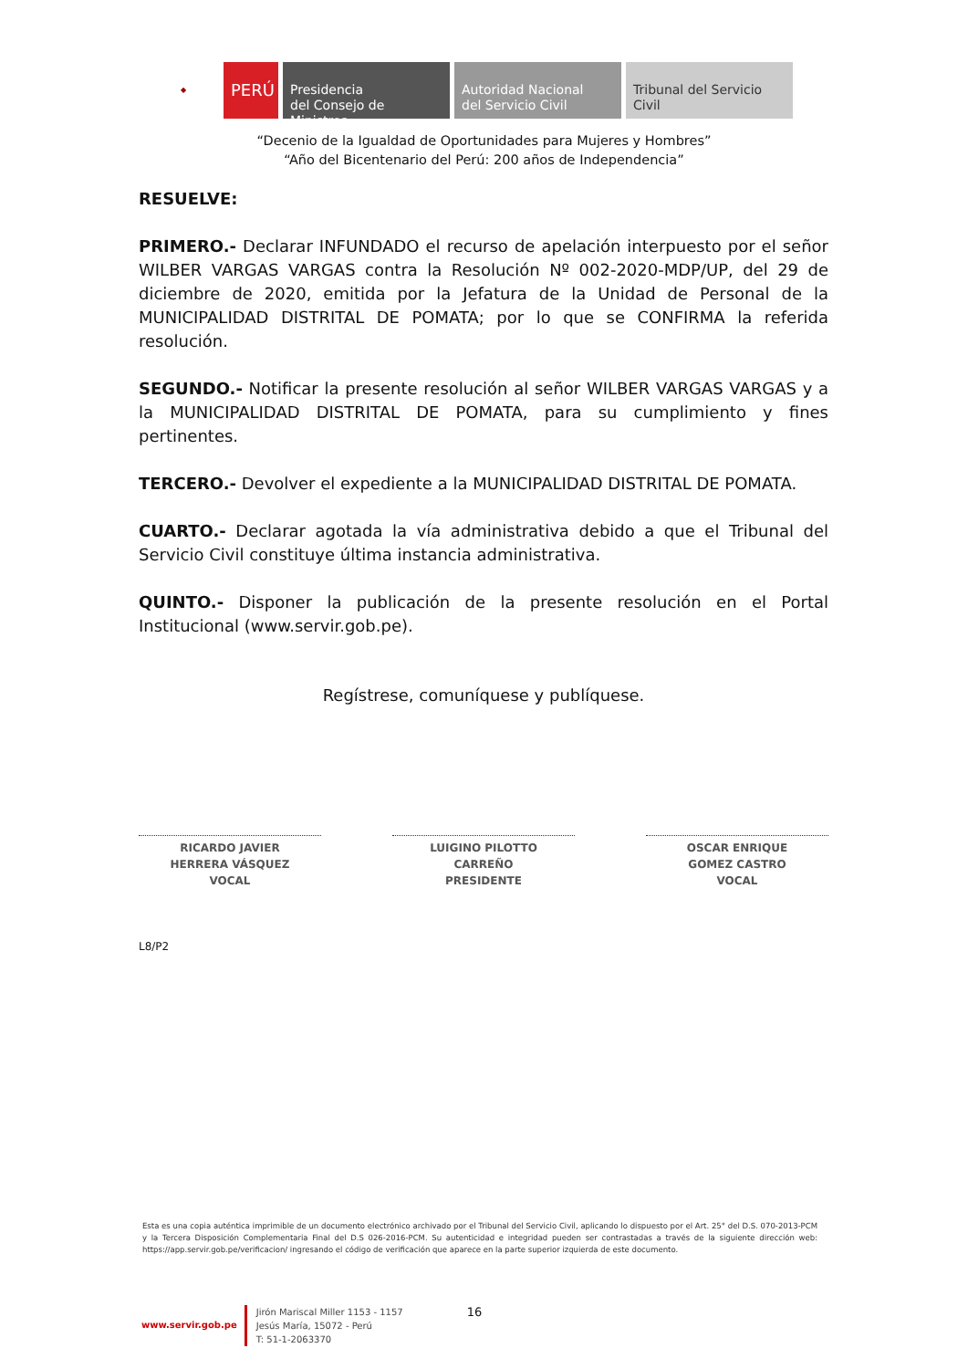◆
PERÚ
Presidencia
del Consejo de Ministros
Autoridad Nacional
del Servicio Civil
Tribunal del Servicio
Civil
“Decenio de la Igualdad de Oportunidades para Mujeres y Hombres”
“Año del Bicentenario del Perú: 200 años de Independencia”
RESUELVE:
PRIMERO.- Declarar INFUNDADO el recurso de apelación interpuesto por el señor WILBER VARGAS VARGAS contra la Resolución Nº 002-2020-MDP/UP, del 29 de diciembre de 2020, emitida por la Jefatura de la Unidad de Personal de la MUNICIPALIDAD DISTRITAL DE POMATA; por lo que se CONFIRMA la referida resolución.
SEGUNDO.- Notificar la presente resolución al señor WILBER VARGAS VARGAS y a la MUNICIPALIDAD DISTRITAL DE POMATA, para su cumplimiento y fines pertinentes.
TERCERO.- Devolver el expediente a la MUNICIPALIDAD DISTRITAL DE POMATA.
CUARTO.- Declarar agotada la vía administrativa debido a que el Tribunal del Servicio Civil constituye última instancia administrativa.
QUINTO.- Disponer la publicación de la presente resolución en el Portal Institucional (www.servir.gob.pe).
Regístrese, comuníquese y publíquese.
RICARDO JAVIER
HERRERA VÁSQUEZ
VOCAL
LUIGINO PILOTTO
CARREÑO
PRESIDENTE
OSCAR ENRIQUE
GOMEZ CASTRO
VOCAL
L8/P2
Esta es una copia auténtica imprimible de un documento electrónico archivado por el Tribunal del Servicio Civil, aplicando lo dispuesto por el Art. 25° del D.S. 070-2013-PCM y la Tercera Disposición Complementaria Final del D.S 026-2016-PCM. Su autenticidad e integridad pueden ser contrastadas a través de la siguiente dirección web: https://app.servir.gob.pe/verificacion/ ingresando el código de verificación que aparece en la parte superior izquierda de este documento.
www.servir.gob.pe
Jirón Mariscal Miller 1153 - 1157
Jesús María, 15072 - Perú
T: 51-1-2063370
16